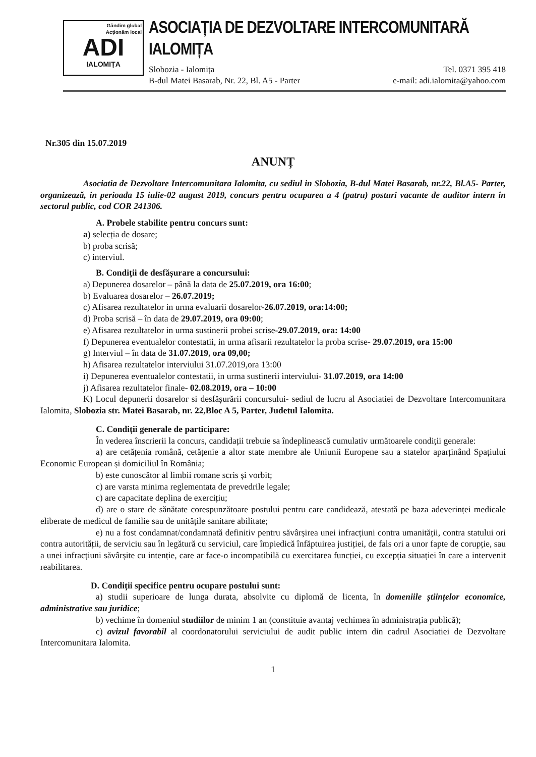Gândim global
Acționăm local
ADI
IALOMIȚA
ASOCIAȚIA DE DEZVOLTARE INTERCOMUNITARĂ IALOMIȚA
Slobozia - Ialomița Tel. 0371 395 418
B-dul Matei Basarab, Nr. 22, Bl. A5 - Parter e-mail: adi.ialomita@yahoo.com
Nr.305 din 15.07.2019
ANUNȚ
Asociatia de Dezvoltare Intercomunitara Ialomita, cu sediul in Slobozia, B-dul Matei Basarab, nr.22, Bl.A5- Parter, organizează, in perioada 15 iulie-02 august 2019, concurs pentru ocuparea a 4 (patru) posturi vacante de auditor intern în sectorul public, cod COR 241306.
A. Probele stabilite pentru concurs sunt:
a) selecția de dosare;
b) proba scrisă;
c) interviul.
B. Condiții de desfășurare a concursului:
a) Depunerea dosarelor – până la data de 25.07.2019, ora 16:00;
b) Evaluarea dosarelor – 26.07.2019;
c) Afisarea rezultatelor in urma evaluarii dosarelor-26.07.2019, ora:14:00;
d) Proba scrisă – în data de 29.07.2019, ora 09:00;
e) Afisarea rezultatelor in urma sustinerii probei scrise-29.07.2019, ora: 14:00
f) Depunerea eventualelor contestatii, in urma afisarii rezultatelor la proba scrise- 29.07.2019, ora 15:00
g) Interviul – în data de 31.07.2019, ora 09,00;
h) Afisarea rezultatelor interviului 31.07.2019,ora 13:00
i) Depunerea eventualelor contestatii, in urma sustinerii interviului- 31.07.2019, ora 14:00
j) Afisarea rezultatelor finale- 02.08.2019, ora – 10:00
K) Locul depunerii dosarelor si desfășurării concursului- sediul de lucru al Asociatiei de Dezvoltare Intercomunitara Ialomita, Slobozia str. Matei Basarab, nr. 22,Bloc A 5, Parter, Judetul Ialomita.
C. Condiții generale de participare:
În vederea înscrierii la concurs, candidații trebuie sa îndeplinească cumulativ următoarele condiții generale:
a) are cetățenia română, cetățenie a altor state membre ale Uniunii Europene sau a statelor aparținând Spațiului Economic European și domiciliul în România;
b) este cunoscător al limbii romane scris și vorbit;
c) are varsta minima reglementata de prevedrile legale;
c) are capacitate deplina de exercițiu;
d) are o stare de sănătate corespunzătoare postului pentru care candidează, atestată pe baza adeverinței medicale eliberate de medicul de familie sau de unitățile sanitare abilitate;
e) nu a fost condamnat/condamnată definitiv pentru săvârșirea unei infracțiuni contra umanității, contra statului ori contra autorității, de serviciu sau în legătură cu serviciul, care împiedică înfăptuirea justiției, de fals ori a unor fapte de corupție, sau a unei infracțiuni săvârșite cu intenție, care ar face-o incompatibilă cu exercitarea funcției, cu excepția situației în care a intervenit reabilitarea.
D. Condiții specifice pentru ocupare postului sunt:
a) studii superioare de lunga durata, absolvite cu diplomă de licenta, în domeniile științelor economice, administrative sau juridice;
b) vechime în domeniul studiilor de minim 1 an (constituie avantaj vechimea în administrația publică);
c) avizul favorabil al coordonatorului serviciului de audit public intern din cadrul Asociatiei de Dezvoltare Intercomunitara Ialomita.
1